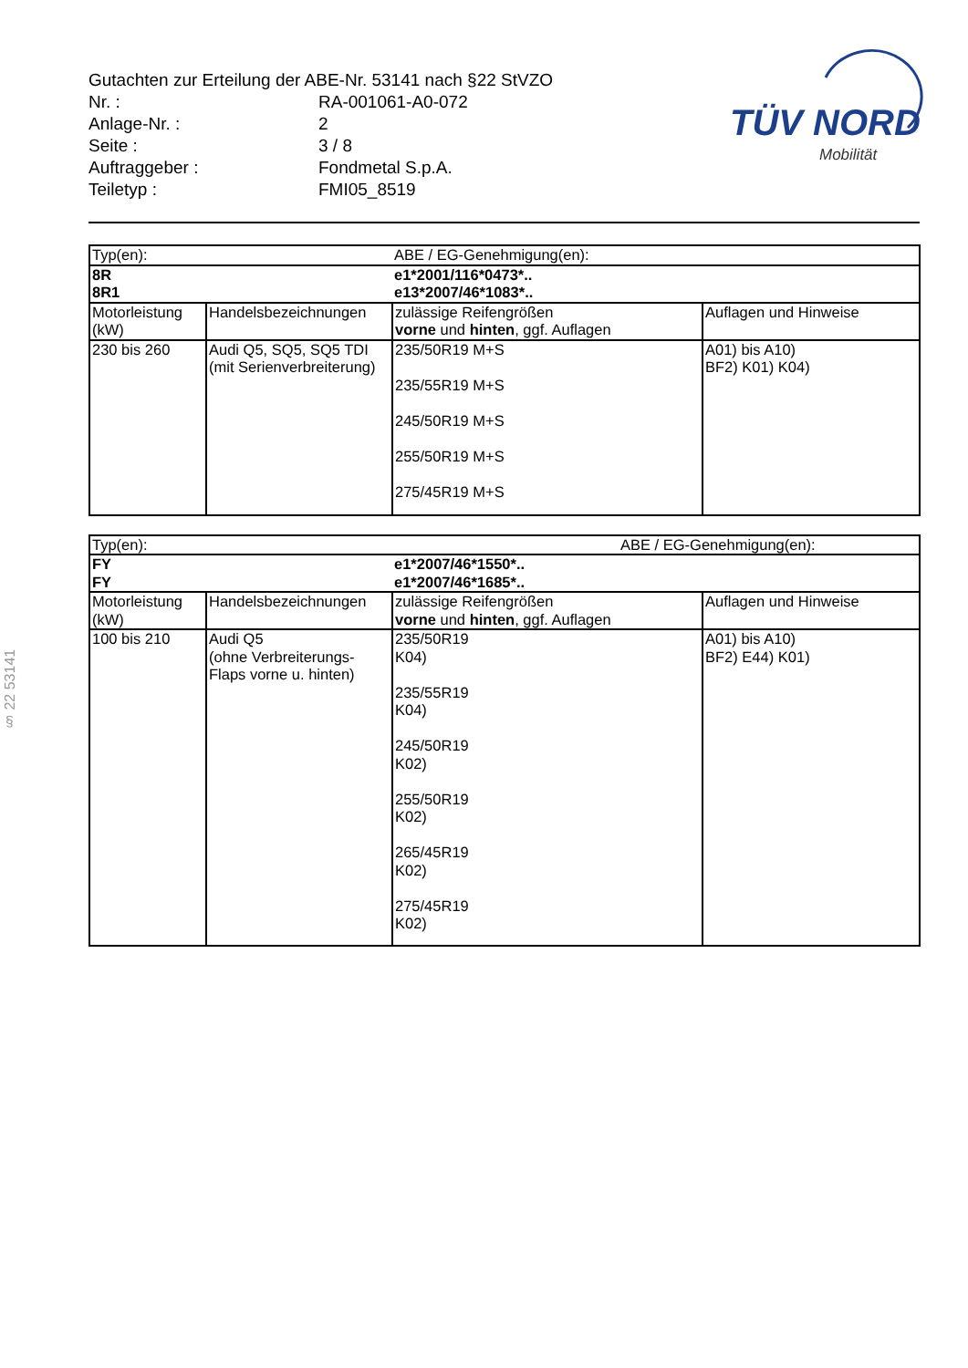Gutachten zur Erteilung der ABE-Nr. 53141 nach §22 StVZO
| Nr. : | RA-001061-A0-072 |
| Anlage-Nr. : | 2 |
| Seite : | 3 / 8 |
| Auftraggeber : | Fondmetal S.p.A. |
| Teiletyp : | FMI05_8519 |
TÜV NORD
Mobilität
§ 22 53141
| Typ(en): | | ABE / EG-Genehmigung(en): | |
| 8R 8R1 | | e1*2001/116*0473*.. e13*2007/46*1083*.. | |
| Motorleistung (kW) | Handelsbezeichnungen | zulässige Reifengrößen vorne und hinten , ggf. Auflagen | Auflagen und Hinweise |
| 230 bis 260 | Audi Q5, SQ5, SQ5 TDI (mit Serienverbreiterung) | 235/50R19 M+S 235/55R19 M+S 245/50R19 M+S 255/50R19 M+S 275/45R19 M+S | A01) bis A10) BF2) K01) K04) |
| Typ(en): | | ABE / EG-Genehmigung(en): | |
| FY FY | | e1*2007/46*1550*.. e1*2007/46*1685*.. | |
| Motorleistung (kW) | Handelsbezeichnungen | zulässige Reifengrößen vorne und hinten , ggf. Auflagen | Auflagen und Hinweise |
| 100 bis 210 | Audi Q5 (ohne Verbreiterungs- Flaps vorne u. hinten) | 235/50R19 K04) 235/55R19 K04) 245/50R19 K02) 255/50R19 K02) 265/45R19 K02) 275/45R19 K02) | A01) bis A10) BF2) E44) K01) |